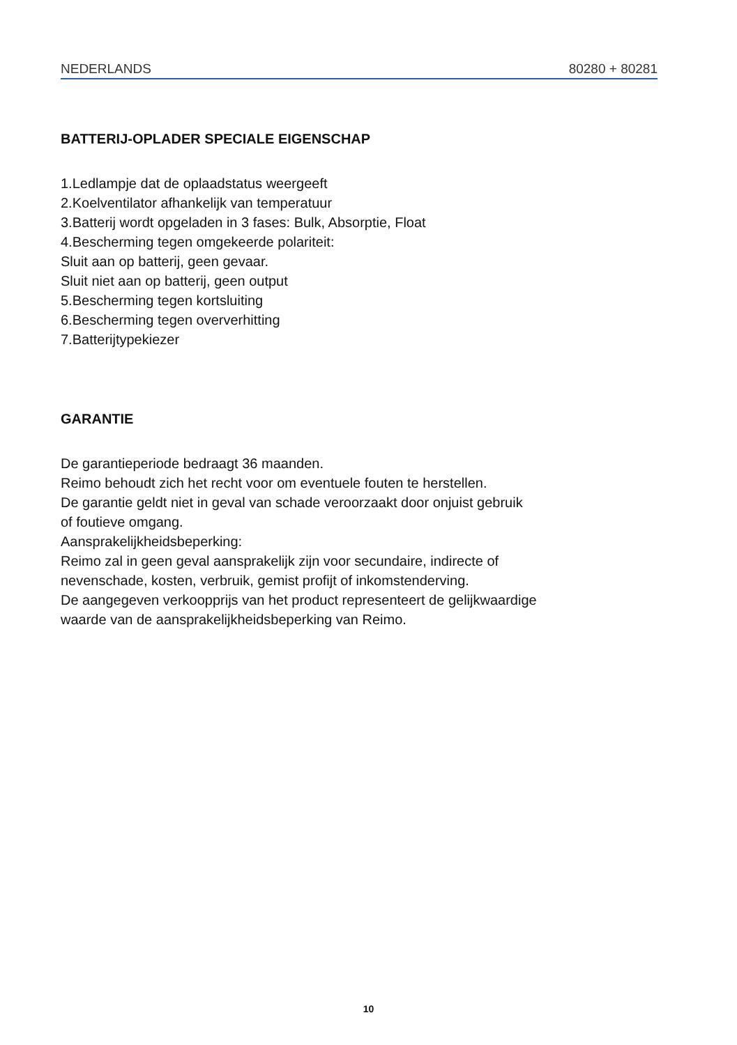NEDERLANDS 80280 + 80281
BATTERIJ-OPLADER SPECIALE EIGENSCHAP
1.Ledlampje dat de oplaadstatus weergeeft
2.Koelventilator afhankelijk van temperatuur
3.Batterij wordt opgeladen in 3 fases: Bulk, Absorptie, Float
4.Bescherming tegen omgekeerde polariteit:
Sluit aan op batterij, geen gevaar.
Sluit niet aan op batterij, geen output
5.Bescherming tegen kortsluiting
6.Bescherming tegen oververhitting
7.Batterijtypekiezer
GARANTIE
De garantieperiode bedraagt 36 maanden.
Reimo behoudt zich het recht voor om eventuele fouten te herstellen.
De garantie geldt niet in geval van schade veroorzaakt door onjuist gebruik
of foutieve omgang.
Aansprakelijkheidsbeperking:
Reimo zal in geen geval aansprakelijk zijn voor secundaire, indirecte of
nevenschade, kosten, verbruik, gemist profijt of inkomstenderving.
De aangegeven verkoopprijs van het product representeert de gelijkwaardige
waarde van de aansprakelijkheidsbeperking van Reimo.
10